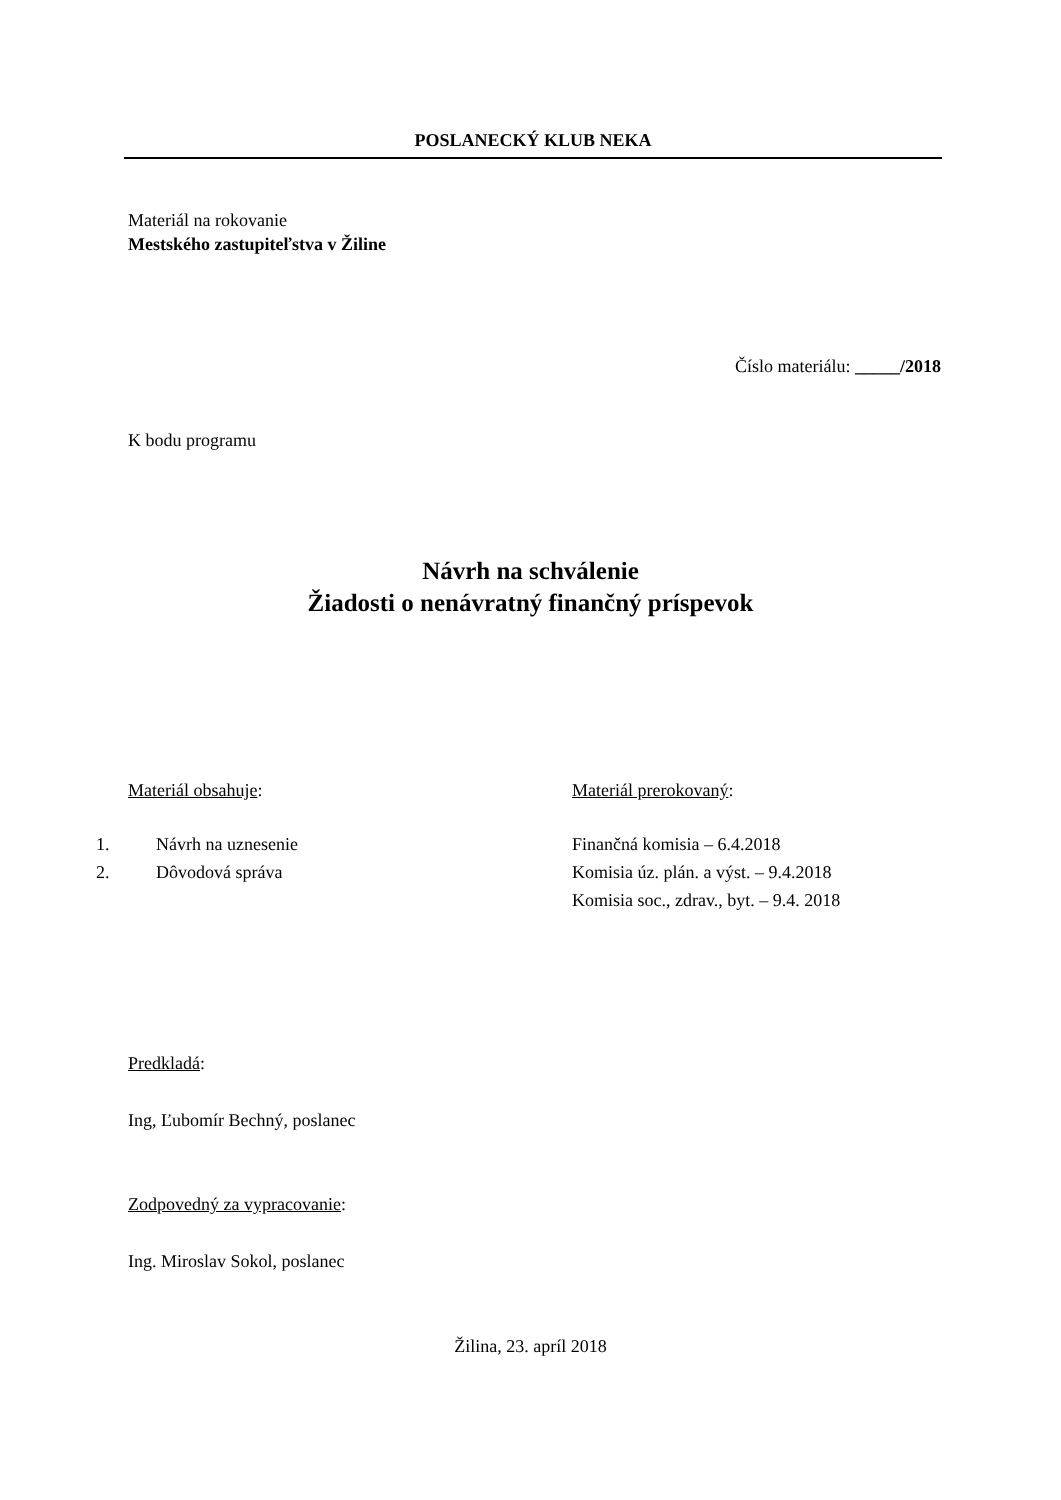POSLANECKÝ KLUB NEKA
Materiál na rokovanie
Mestského zastupiteľstva v Žiline
Číslo materiálu: _____/2018
K bodu programu
Návrh na schválenie
Žiadosti o nenávratný finančný príspevok
Materiál obsahuje:
1. Návrh na uznesenie
2. Dôvodová správa
Materiál prerokovaný:
Finančná komisia – 6.4.2018
Komisia úz. plán. a výst. – 9.4.2018
Komisia soc., zdrav., byt. – 9.4. 2018
Predkladá:
Ing, Ľubomír Bechný, poslanec
Zodpovedný za vypracovanie:
Ing. Miroslav Sokol, poslanec
Žilina, 23. apríl 2018